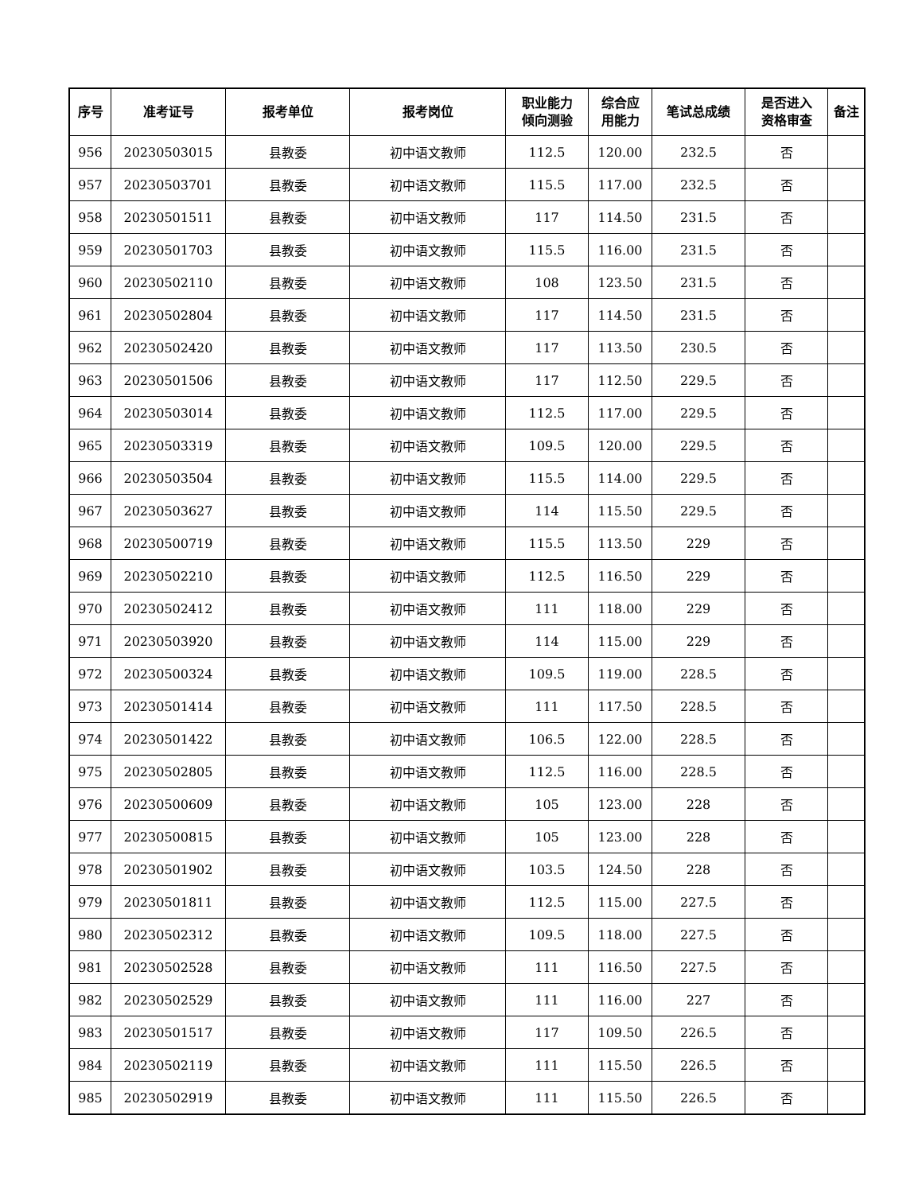| 序号 | 准考证号 | 报考单位 | 报考岗位 | 职业能力 倾向测验 | 综合应 用能力 | 笔试总成绩 | 是否进入 资格审查 | 备注 |
| --- | --- | --- | --- | --- | --- | --- | --- | --- |
| 956 | 20230503015 | 县教委 | 初中语文教师 | 112.5 | 120.00 | 232.5 | 否 | |
| 957 | 20230503701 | 县教委 | 初中语文教师 | 115.5 | 117.00 | 232.5 | 否 | |
| 958 | 20230501511 | 县教委 | 初中语文教师 | 117 | 114.50 | 231.5 | 否 | |
| 959 | 20230501703 | 县教委 | 初中语文教师 | 115.5 | 116.00 | 231.5 | 否 | |
| 960 | 20230502110 | 县教委 | 初中语文教师 | 108 | 123.50 | 231.5 | 否 | |
| 961 | 20230502804 | 县教委 | 初中语文教师 | 117 | 114.50 | 231.5 | 否 | |
| 962 | 20230502420 | 县教委 | 初中语文教师 | 117 | 113.50 | 230.5 | 否 | |
| 963 | 20230501506 | 县教委 | 初中语文教师 | 117 | 112.50 | 229.5 | 否 | |
| 964 | 20230503014 | 县教委 | 初中语文教师 | 112.5 | 117.00 | 229.5 | 否 | |
| 965 | 20230503319 | 县教委 | 初中语文教师 | 109.5 | 120.00 | 229.5 | 否 | |
| 966 | 20230503504 | 县教委 | 初中语文教师 | 115.5 | 114.00 | 229.5 | 否 | |
| 967 | 20230503627 | 县教委 | 初中语文教师 | 114 | 115.50 | 229.5 | 否 | |
| 968 | 20230500719 | 县教委 | 初中语文教师 | 115.5 | 113.50 | 229 | 否 | |
| 969 | 20230502210 | 县教委 | 初中语文教师 | 112.5 | 116.50 | 229 | 否 | |
| 970 | 20230502412 | 县教委 | 初中语文教师 | 111 | 118.00 | 229 | 否 | |
| 971 | 20230503920 | 县教委 | 初中语文教师 | 114 | 115.00 | 229 | 否 | |
| 972 | 20230500324 | 县教委 | 初中语文教师 | 109.5 | 119.00 | 228.5 | 否 | |
| 973 | 20230501414 | 县教委 | 初中语文教师 | 111 | 117.50 | 228.5 | 否 | |
| 974 | 20230501422 | 县教委 | 初中语文教师 | 106.5 | 122.00 | 228.5 | 否 | |
| 975 | 20230502805 | 县教委 | 初中语文教师 | 112.5 | 116.00 | 228.5 | 否 | |
| 976 | 20230500609 | 县教委 | 初中语文教师 | 105 | 123.00 | 228 | 否 | |
| 977 | 20230500815 | 县教委 | 初中语文教师 | 105 | 123.00 | 228 | 否 | |
| 978 | 20230501902 | 县教委 | 初中语文教师 | 103.5 | 124.50 | 228 | 否 | |
| 979 | 20230501811 | 县教委 | 初中语文教师 | 112.5 | 115.00 | 227.5 | 否 | |
| 980 | 20230502312 | 县教委 | 初中语文教师 | 109.5 | 118.00 | 227.5 | 否 | |
| 981 | 20230502528 | 县教委 | 初中语文教师 | 111 | 116.50 | 227.5 | 否 | |
| 982 | 20230502529 | 县教委 | 初中语文教师 | 111 | 116.00 | 227 | 否 | |
| 983 | 20230501517 | 县教委 | 初中语文教师 | 117 | 109.50 | 226.5 | 否 | |
| 984 | 20230502119 | 县教委 | 初中语文教师 | 111 | 115.50 | 226.5 | 否 | |
| 985 | 20230502919 | 县教委 | 初中语文教师 | 111 | 115.50 | 226.5 | 否 | |